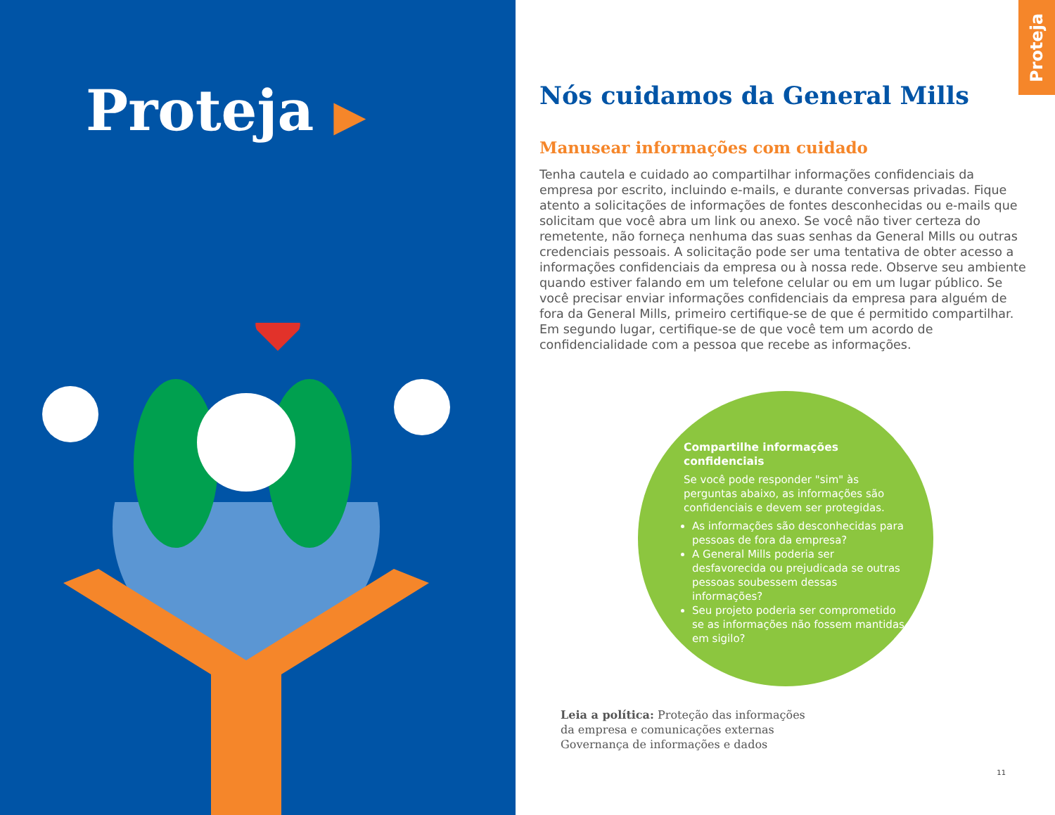Proteja ▶
Proteja
Nós cuidamos da General Mills
Manusear informações com cuidado
Tenha cautela e cuidado ao compartilhar informações confidenciais da empresa por escrito, incluindo e-mails, e durante conversas privadas. Fique atento a solicitações de informações de fontes desconhecidas ou e-mails que solicitam que você abra um link ou anexo. Se você não tiver certeza do remetente, não forneça nenhuma das suas senhas da General Mills ou outras credenciais pessoais. A solicitação pode ser uma tentativa de obter acesso a informações confidenciais da empresa ou à nossa rede. Observe seu ambiente quando estiver falando em um telefone celular ou em um lugar público. Se você precisar enviar informações confidenciais da empresa para alguém de fora da General Mills, primeiro certifique-se de que é permitido compartilhar. Em segundo lugar, certifique-se de que você tem um acordo de confidencialidade com a pessoa que recebe as informações.
Compartilhe informações confidenciais
Se você pode responder "sim" às perguntas abaixo, as informações são confidenciais e devem ser protegidas.
As informações são desconhecidas para pessoas de fora da empresa?
A General Mills poderia ser desfavorecida ou prejudicada se outras pessoas soubessem dessas informações?
Seu projeto poderia ser comprometido se as informações não fossem mantidas em sigilo?
Leia a política: Proteção das informações
da empresa e comunicações externas
Governança de informações e dados
11